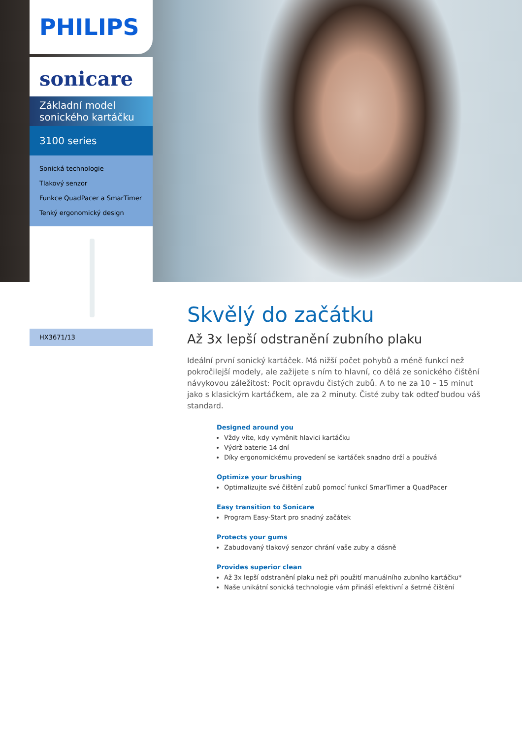PHILIPS
sonicare
Základní model
sonického kartáčku
3100 series
Sonická technologie
Tlakový senzor
Funkce QuadPacer a SmarTimer
Tenký ergonomický design
HX3671/13
Skvělý do začátku
Až 3x lepší odstranění zubního plaku
Ideální první sonický kartáček. Má nižší počet pohybů a méně funkcí než pokročilejší modely, ale zažijete s ním to hlavní, co dělá ze sonického čištění návykovou záležitost: Pocit opravdu čistých zubů. A to ne za 10 – 15 minut jako s klasickým kartáčkem, ale za 2 minuty. Čisté zuby tak odteď budou váš standard.
Designed around you
Vždy víte, kdy vyměnit hlavici kartáčku
Výdrž baterie 14 dní
Díky ergonomickému provedení se kartáček snadno drží a používá
Optimize your brushing
Optimalizujte své čištění zubů pomocí funkcí SmarTimer a QuadPacer
Easy transition to Sonicare
Program Easy-Start pro snadný začátek
Protects your gums
Zabudovaný tlakový senzor chrání vaše zuby a dásně
Provides superior clean
Až 3x lepší odstranění plaku než při použití manuálního zubního kartáčku*
Naše unikátní sonická technologie vám přináší efektivní a šetrné čištění